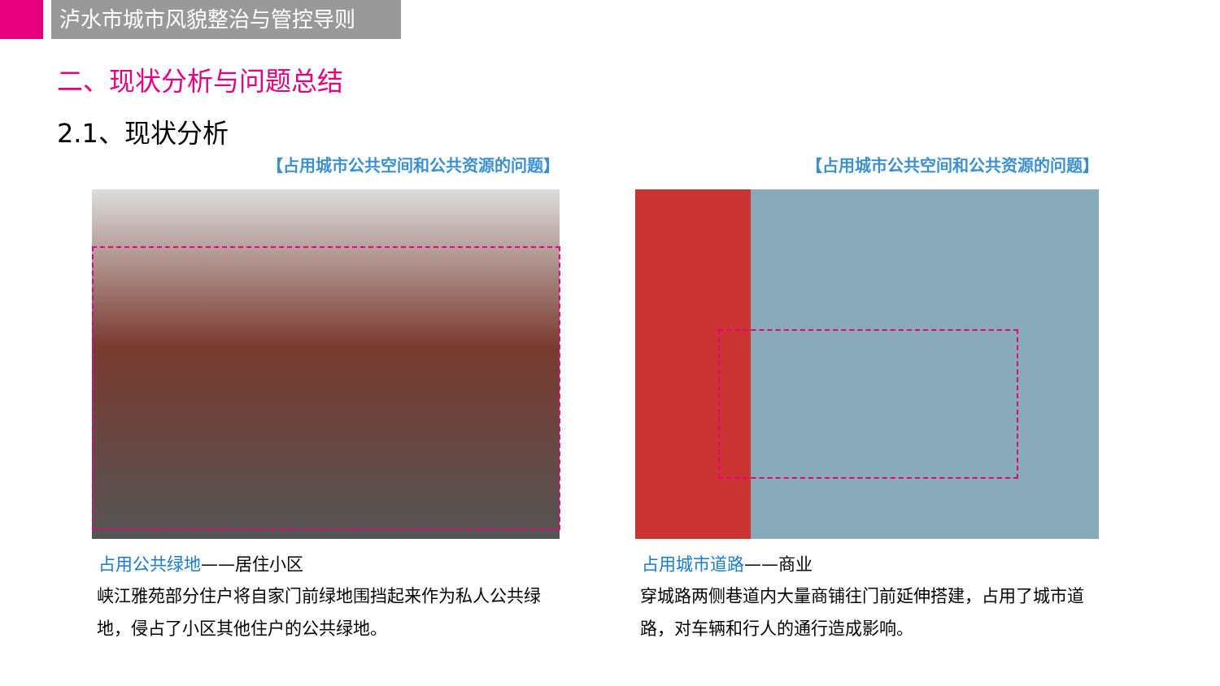泸水市城市风貌整治与管控导则
二、现状分析与问题总结
2.1、现状分析
【占用城市公共空间和公共资源的问题】
占用公共绿地——居住小区
峡江雅苑部分住户将自家门前绿地围挡起来作为私人公共绿地，侵占了小区其他住户的公共绿地。
【占用城市公共空间和公共资源的问题】
占用城市道路——商业
穿城路两侧巷道内大量商铺往门前延伸搭建，占用了城市道路，对车辆和行人的通行造成影响。